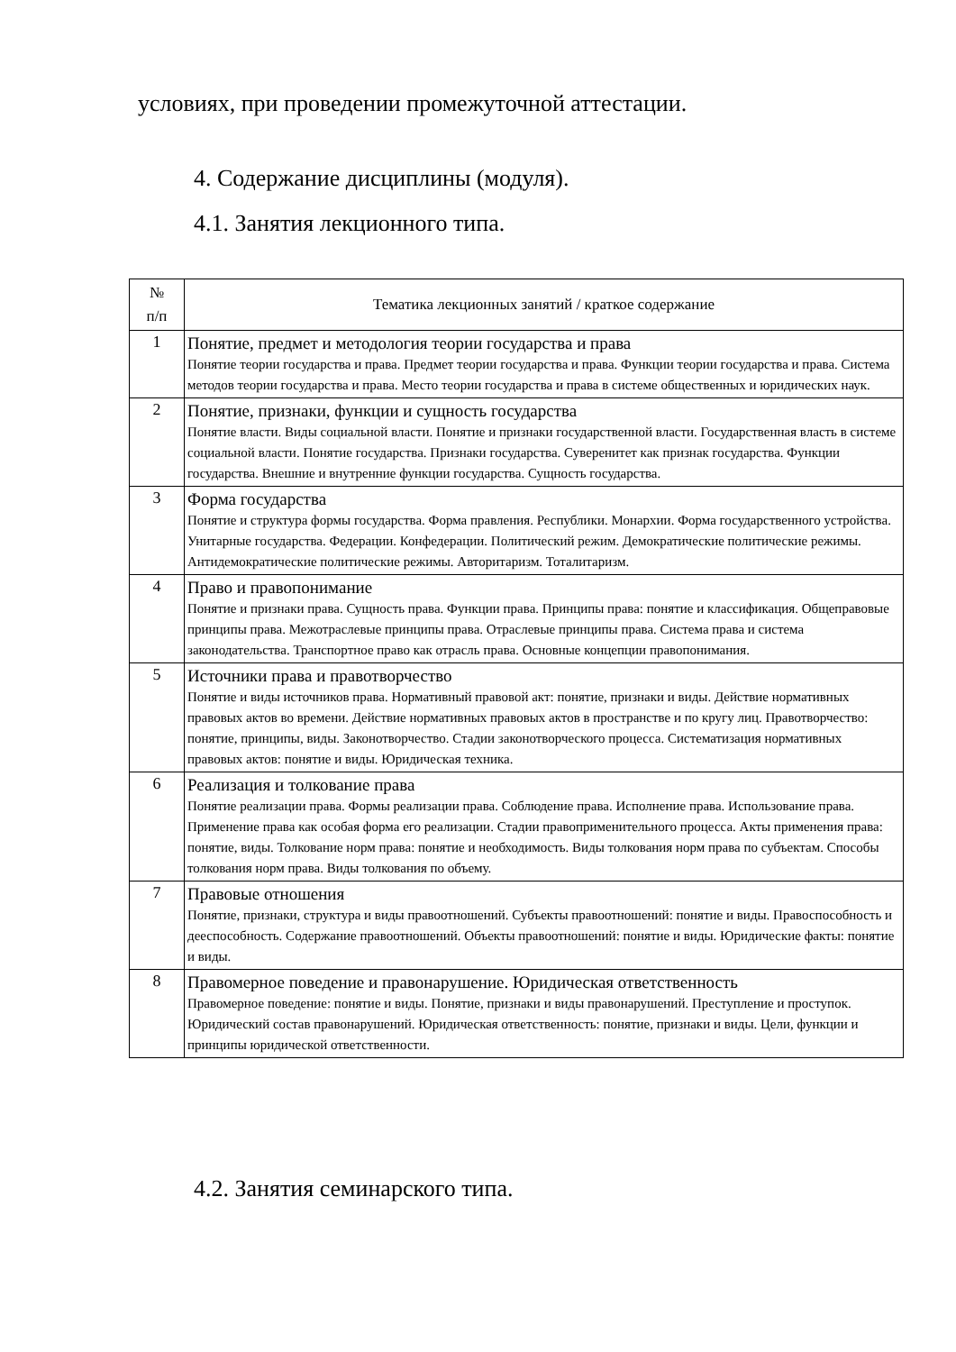условиях, при проведении промежуточной аттестации.
4. Содержание дисциплины (модуля).
4.1. Занятия лекционного типа.
| № п/п | Тематика лекционных занятий / краткое содержание |
| --- | --- |
| 1 | Понятие, предмет и методология теории государства и права Понятие теории государства и права. Предмет теории государства и права. Функции теории государства и права. Система методов теории государства и права. Место теории государства и права в системе общественных и юридических наук. |
| 2 | Понятие, признаки, функции и сущность государства Понятие власти. Виды социальной власти. Понятие и признаки государственной власти. Государственная власть в системе социальной власти. Понятие государства. Признаки государства. Суверенитет как признак государства. Функции государства. Внешние и внутренние функции государства. Сущность государства. |
| 3 | Форма государства Понятие и структура формы государства. Форма правления. Республики. Монархии. Форма государственного устройства. Унитарные государства. Федерации. Конфедерации. Политический режим. Демократические политические режимы. Антидемократические политические режимы. Авторитаризм. Тоталитаризм. |
| 4 | Право и правопонимание Понятие и признаки права. Сущность права. Функции права. Принципы права: понятие и классификация. Общеправовые принципы права. Межотраслевые принципы права. Отраслевые принципы права. Система права и система законодательства. Транспортное право как отрасль права. Основные концепции правопонимания. |
| 5 | Источники права и правотворчество Понятие и виды источников права. Нормативный правовой акт: понятие, признаки и виды. Действие нормативных правовых актов во времени. Действие нормативных правовых актов в пространстве и по кругу лиц. Правотворчество: понятие, принципы, виды. Законотворчество. Стадии законотворческого процесса. Систематизация нормативных правовых актов: понятие и виды. Юридическая техника. |
| 6 | Реализация и толкование права Понятие реализации права. Формы реализации права. Соблюдение права. Исполнение права. Использование права. Применение права как особая форма его реализации. Стадии правоприменительного процесса. Акты применения права: понятие, виды. Толкование норм права: понятие и необходимость. Виды толкования норм права по субъектам. Способы толкования норм права. Виды толкования по объему. |
| 7 | Правовые отношения Понятие, признаки, структура и виды правоотношений. Субъекты правоотношений: понятие и виды. Правоспособность и дееспособность. Содержание правоотношений. Объекты правоотношений: понятие и виды. Юридические факты: понятие и виды. |
| 8 | Правомерное поведение и правонарушение. Юридическая ответственность Правомерное поведение: понятие и виды. Понятие, признаки и виды правонарушений. Преступление и проступок. Юридический состав правонарушений. Юридическая ответственность: понятие, признаки и виды. Цели, функции и принципы юридической ответственности. |
4.2. Занятия семинарского типа.